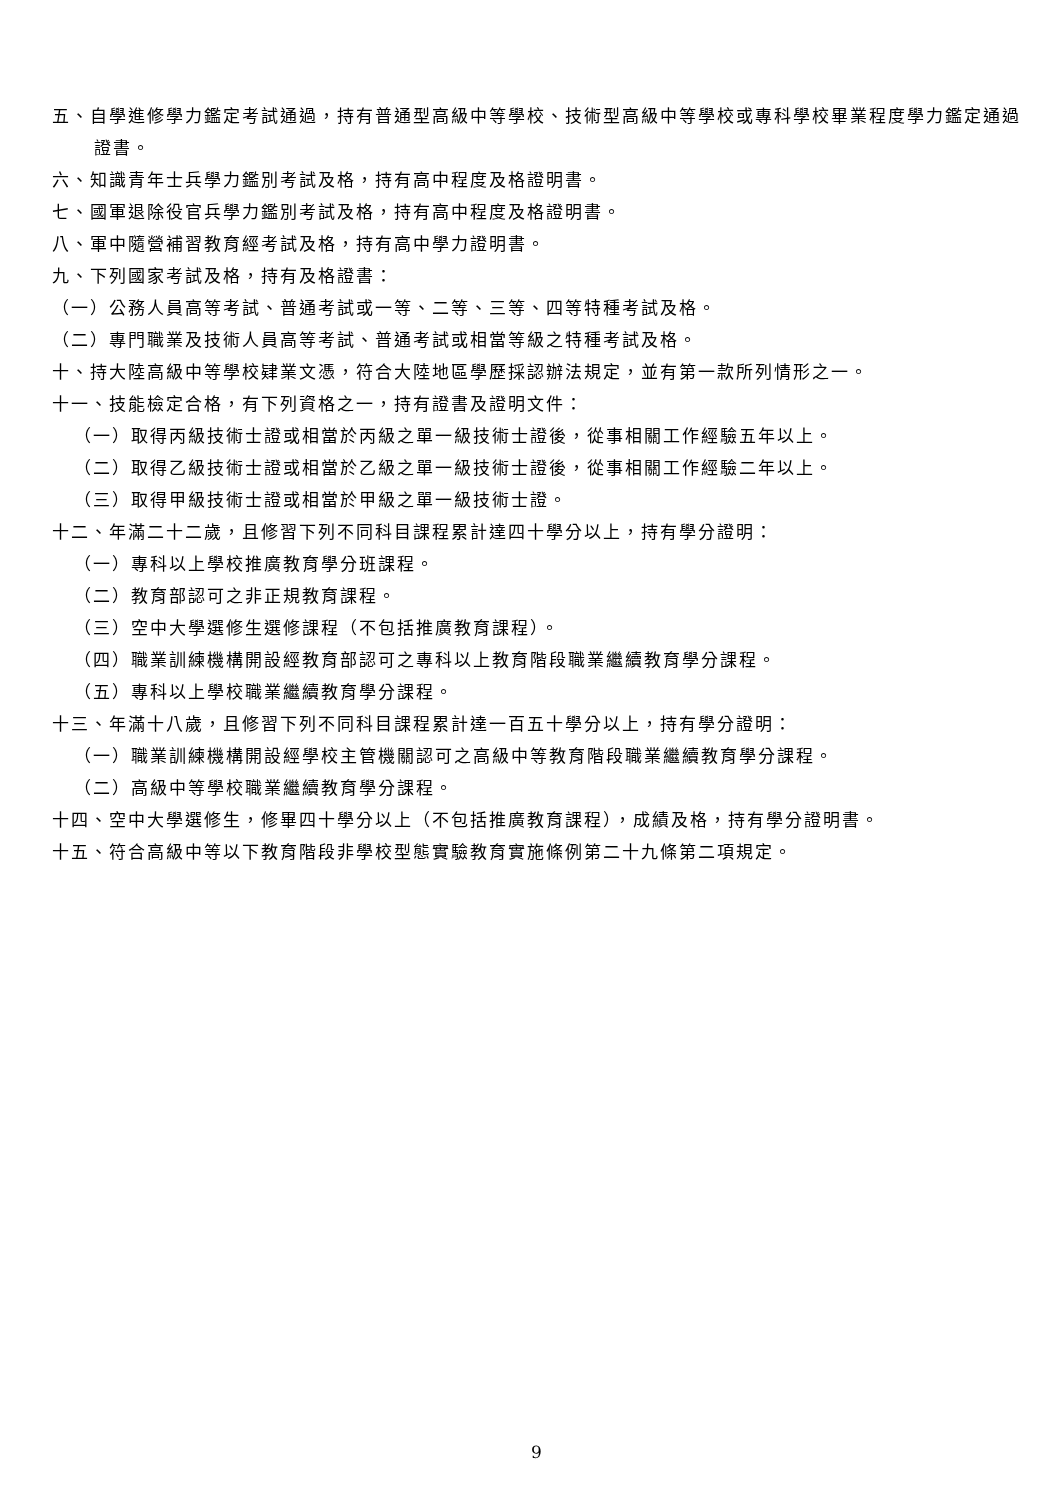五、自學進修學力鑑定考試通過，持有普通型高級中等學校、技術型高級中等學校或專科學校畢業程度學力鑑定通過證書。
六、知識青年士兵學力鑑別考試及格，持有高中程度及格證明書。
七、國軍退除役官兵學力鑑別考試及格，持有高中程度及格證明書。
八、軍中隨營補習教育經考試及格，持有高中學力證明書。
九、下列國家考試及格，持有及格證書：
（一）公務人員高等考試、普通考試或一等、二等、三等、四等特種考試及格。
（二）專門職業及技術人員高等考試、普通考試或相當等級之特種考試及格。
十、持大陸高級中等學校肄業文憑，符合大陸地區學歷採認辦法規定，並有第一款所列情形之一。
十一、技能檢定合格，有下列資格之一，持有證書及證明文件：
（一）取得丙級技術士證或相當於丙級之單一級技術士證後，從事相關工作經驗五年以上。
（二）取得乙級技術士證或相當於乙級之單一級技術士證後，從事相關工作經驗二年以上。
（三）取得甲級技術士證或相當於甲級之單一級技術士證。
十二、年滿二十二歲，且修習下列不同科目課程累計達四十學分以上，持有學分證明：
（一）專科以上學校推廣教育學分班課程。
（二）教育部認可之非正規教育課程。
（三）空中大學選修生選修課程（不包括推廣教育課程）。
（四）職業訓練機構開設經教育部認可之專科以上教育階段職業繼續教育學分課程。
（五）專科以上學校職業繼續教育學分課程。
十三、年滿十八歲，且修習下列不同科目課程累計達一百五十學分以上，持有學分證明：
（一）職業訓練機構開設經學校主管機關認可之高級中等教育階段職業繼續教育學分課程。
（二）高級中等學校職業繼續教育學分課程。
十四、空中大學選修生，修畢四十學分以上（不包括推廣教育課程），成績及格，持有學分證明書。
十五、符合高級中等以下教育階段非學校型態實驗教育實施條例第二十九條第二項規定。
9